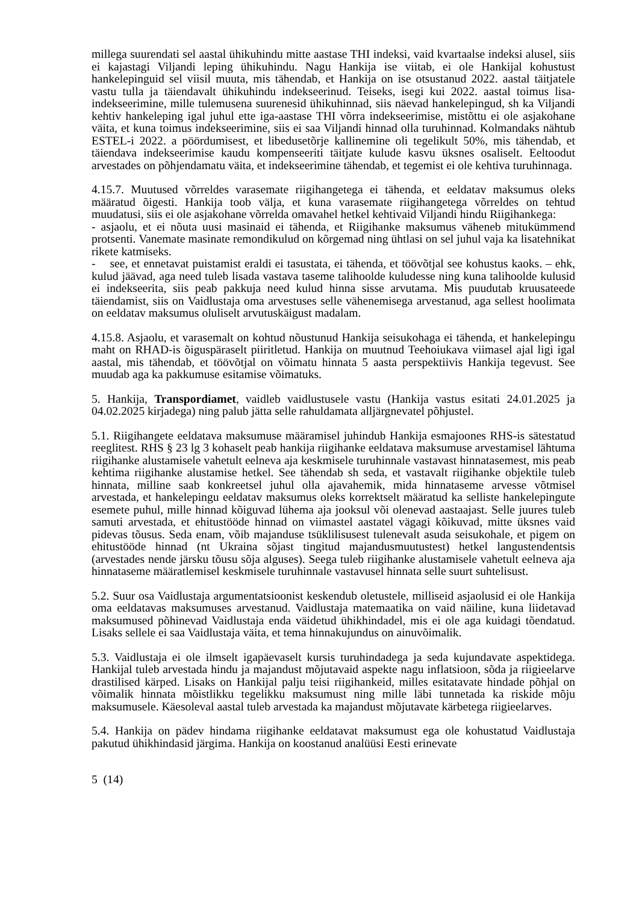millega suurendati sel aastal ühikuhindu mitte aastase THI indeksi, vaid kvartaalse indeksi alusel, siis ei kajastagi Viljandi leping ühikuhindu. Nagu Hankija ise viitab, ei ole Hankijal kohustust hankelepinguid sel viisil muuta, mis tähendab, et Hankija on ise otsustanud 2022. aastal täitjatele vastu tulla ja täiendavalt ühikuhindu indekseerinud. Teiseks, isegi kui 2022. aastal toimus lisa-indekseerimine, mille tulemusena suurenesid ühikuhinnad, siis näevad hankelepingud, sh ka Viljandi kehtiv hankeleping igal juhul ette iga-aastase THI võrra indekseerimise, mistõttu ei ole asjakohane väita, et kuna toimus indekseerimine, siis ei saa Viljandi hinnad olla turuhinnad. Kolmandaks nähtub ESTEL-i 2022. a pöördumisest, et libedusetõrje kallinemine oli tegelikult 50%, mis tähendab, et täiendava indekseerimise kaudu kompenseeriti täitjate kulude kasvu üksnes osaliselt. Eeltoodut arvestades on põhjendamatu väita, et indekseerimine tähendab, et tegemist ei ole kehtiva turuhinnaga.
4.15.7. Muutused võrreldes varasemate riigihangetega ei tähenda, et eeldatav maksumus oleks määratud õigesti. Hankija toob välja, et kuna varasemate riigihangetega võrreldes on tehtud muudatusi, siis ei ole asjakohane võrrelda omavahel hetkel kehtivaid Viljandi hindu Riigihankega:
- asjaolu, et ei nõuta uusi masinaid ei tähenda, et Riigihanke maksumus väheneb mitukümmend protsenti. Vanemate masinate remondikulud on kõrgemad ning ühtlasi on sel juhul vaja ka lisatehnikat rikete katmiseks.
- see, et ennetavat puistamist eraldi ei tasustata, ei tähenda, et töövõtjal see kohustus kaoks. – ehk, kulud jäävad, aga need tuleb lisada vastava taseme talihoolde kuludesse ning kuna talihoolde kulusid ei indekseerita, siis peab pakkuja need kulud hinna sisse arvutama. Mis puudutab kruusateede täiendamist, siis on Vaidlustaja oma arvestuses selle vähenemisega arvestanud, aga sellest hoolimata on eeldatav maksumus oluliselt arvutuskäigust madalam.
4.15.8. Asjaolu, et varasemalt on kohtud nõustunud Hankija seisukohaga ei tähenda, et hankelepingu maht on RHAD-is õiguspäraselt piiritletud. Hankija on muutnud Teehoiukava viimasel ajal ligi igal aastal, mis tähendab, et töövõtjal on võimatu hinnata 5 aasta perspektiivis Hankija tegevust. See muudab aga ka pakkumuse esitamise võimatuks.
5. Hankija, Transpordiamet, vaidleb vaidlustusele vastu (Hankija vastus esitati 24.01.2025 ja 04.02.2025 kirjadega) ning palub jätta selle rahuldamata alljärgnevatel põhjustel.
5.1. Riigihangete eeldatava maksumuse määramisel juhindub Hankija esmajoones RHS-is sätestatud reeglitest. RHS § 23 lg 3 kohaselt peab hankija riigihanke eeldatava maksumuse arvestamisel lähtuma riigihanke alustamisele vahetult eelneva aja keskmisele turuhinnale vastavast hinnatasemest, mis peab kehtima riigihanke alustamise hetkel. See tähendab sh seda, et vastavalt riigihanke objektile tuleb hinnata, milline saab konkreetsel juhul olla ajavahemik, mida hinnataseme arvesse võtmisel arvestada, et hankelepingu eeldatav maksumus oleks korrektselt määratud ka selliste hankelepingute esemete puhul, mille hinnad kõiguvad lühema aja jooksul või olenevad aastaajast. Selle juures tuleb samuti arvestada, et ehitustööde hinnad on viimastel aastatel vägagi kõikuvad, mitte üksnes vaid pidevas tõusus. Seda enam, võib majanduse tsüklilisusest tulenevalt asuda seisukohale, et pigem on ehitustööde hinnad (nt Ukraina sõjast tingitud majandusmuutustest) hetkel langustendentsis (arvestades nende järsku tõusu sõja alguses). Seega tuleb riigihanke alustamisele vahetult eelneva aja hinnataseme määratlemisel keskmisele turuhinnale vastavusel hinnata selle suurt suhtelisust.
5.2. Suur osa Vaidlustaja argumentatsioonist keskendub oletustele, milliseid asjaolusid ei ole Hankija oma eeldatavas maksumuses arvestanud. Vaidlustaja matemaatika on vaid näiline, kuna liidetavad maksumused põhinevad Vaidlustaja enda väidetud ühikhindadel, mis ei ole aga kuidagi tõendatud. Lisaks sellele ei saa Vaidlustaja väita, et tema hinnakujundus on ainuvõimalik.
5.3. Vaidlustaja ei ole ilmselt igapäevaselt kursis turuhindadega ja seda kujundavate aspektidega. Hankijal tuleb arvestada hindu ja majandust mõjutavaid aspekte nagu inflatsioon, sõda ja riigieelarve drastilised kärped. Lisaks on Hankijal palju teisi riigihankeid, milles esitatavate hindade põhjal on võimalik hinnata mõistlikku tegelikku maksumust ning mille läbi tunnetada ka riskide mõju maksumusele. Käesoleval aastal tuleb arvestada ka majandust mõjutavate kärbetega riigieelarves.
5.4. Hankija on pädev hindama riigihanke eeldatavat maksumust ega ole kohustatud Vaidlustaja pakutud ühikhindasid järgima. Hankija on koostanud analüüsi Eesti erinevate
5 (14)